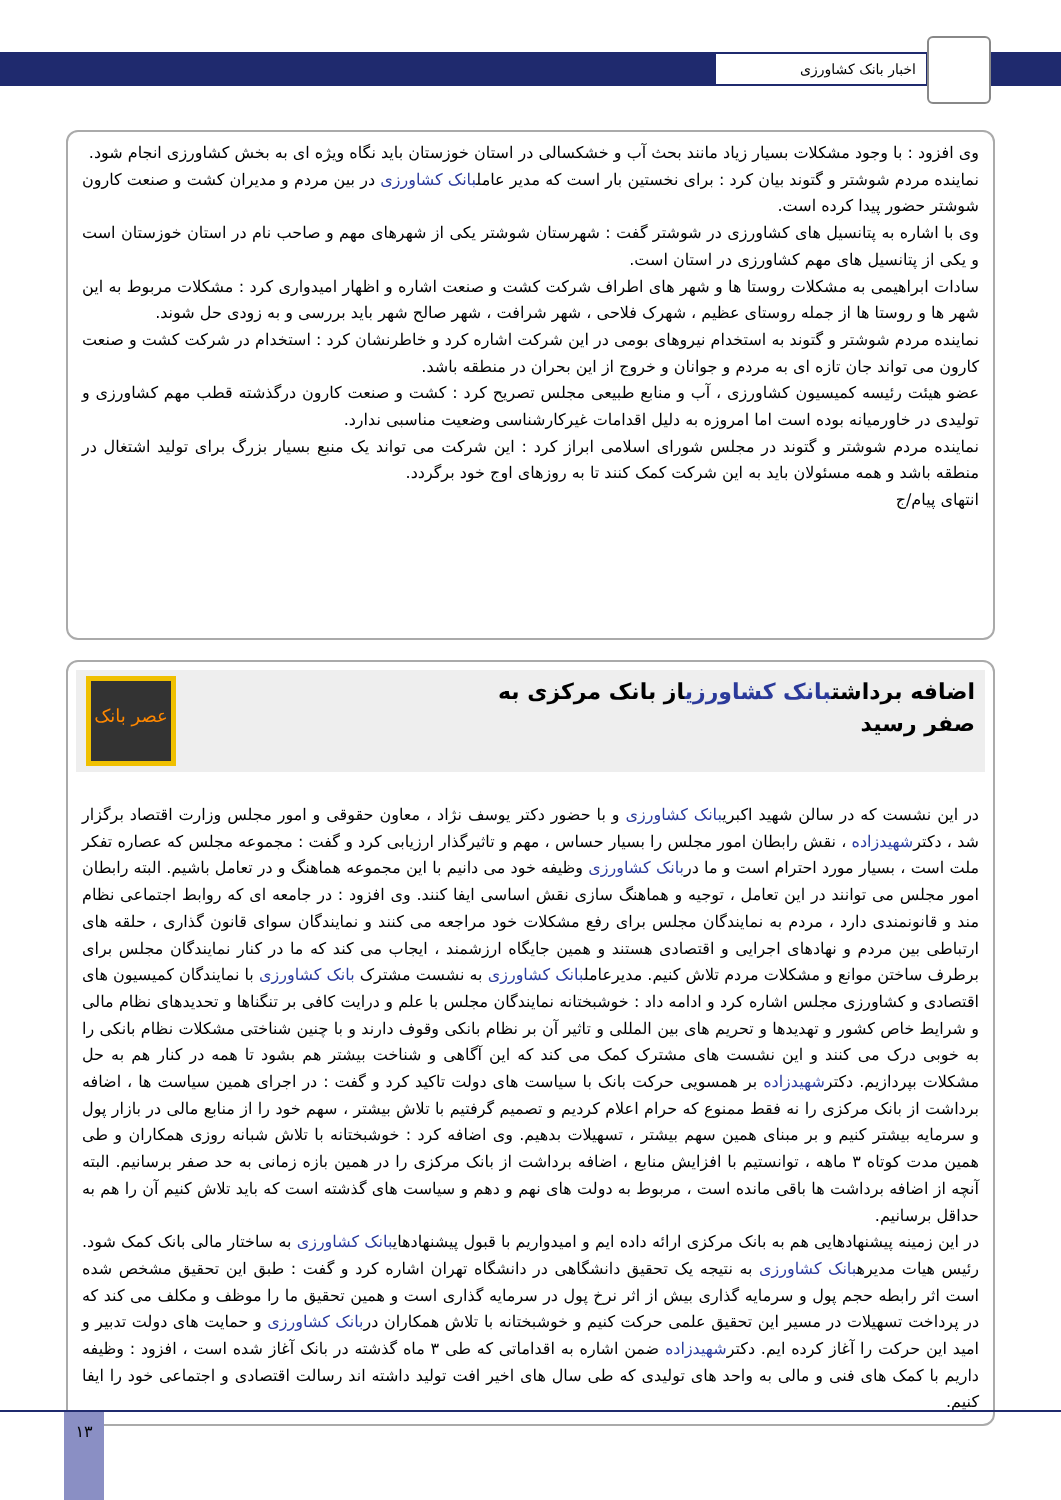اخبار بانک کشاورزی
وی افزود : با وجود مشکلات بسیار زیاد مانند بحث آب و خشکسالی در استان خوزستان باید نگاه ویژه ای به بخش کشاورزی انجام شود.
نماینده مردم شوشتر و گتوند بیان کرد : برای نخستین بار است که مدیر عاملبانک کشاورزی در بین مردم و مدیران کشت و صنعت کارون شوشتر حضور پیدا کرده است.
وی با اشاره به پتانسیل های کشاورزی در شوشتر گفت : شهرستان شوشتر یکی از شهرهای مهم و صاحب نام در استان خوزستان است و یکی از پتانسیل های مهم کشاورزی در استان است.
سادات ابراهیمی به مشکلات روستا ها و شهر های اطراف شرکت کشت و صنعت اشاره و اظهار امیدواری کرد : مشکلات مربوط به این شهر ها و روستا ها از جمله روستای عظیم ، شهرک فلاحی ، شهر شرافت ، شهر صالح شهر باید بررسی و به زودی حل شوند.
نماینده مردم شوشتر و گتوند به استخدام نیروهای بومی در این شرکت اشاره کرد و خاطرنشان کرد : استخدام در شرکت کشت و صنعت کارون می تواند جان تازه ای به مردم و جوانان و خروج از این بحران در منطقه باشد.
عضو هیئت رئیسه کمیسیون کشاورزی ، آب و منابع طبیعی مجلس تصریح کرد : کشت و صنعت کارون درگذشته قطب مهم کشاورزی و تولیدی در خاورمیانه بوده است اما امروزه به دلیل اقدامات غیرکارشناسی وضعیت مناسبی ندارد.
نماینده مردم شوشتر و گتوند در مجلس شورای اسلامی ابراز کرد : این شرکت می تواند یک منبع بسیار بزرگ برای تولید اشتغال در منطقه باشد و همه مسئولان باید به این شرکت کمک کنند تا به روزهای اوج خود برگردد.
انتهای پیام/ج
اضافه برداشتبانک کشاورزیاز بانک مرکزی به
صفر رسید
عصر بانک
در این نشست که در سالن شهید اکبریبانک کشاورزی و با حضور دکتر یوسف نژاد ، معاون حقوقی و امور مجلس وزارت اقتصاد برگزار شد ، دکترشهیدزاده ، نقش رابطان امور مجلس را بسیار حساس ، مهم و تاثیرگذار ارزیابی کرد و گفت : مجموعه مجلس که عصاره تفکر ملت است ، بسیار مورد احترام است و ما دربانک کشاورزی وظیفه خود می دانیم با این مجموعه هماهنگ و در تعامل باشیم. البته رابطان امور مجلس می توانند در این تعامل ، توجیه و هماهنگ سازی نقش اساسی ایفا کنند. وی افزود : در جامعه ای که روابط اجتماعی نظام مند و قانونمندی دارد ، مردم به نمایندگان مجلس برای رفع مشکلات خود مراجعه می کنند و نمایندگان سوای قانون گذاری ، حلقه های ارتباطی بین مردم و نهادهای اجرایی و اقتصادی هستند و همین جایگاه ارزشمند ، ایجاب می کند که ما در کنار نمایندگان مجلس برای برطرف ساختن موانع و مشکلات مردم تلاش کنیم. مدیرعاملبانک کشاورزی به نشست مشترک بانک کشاورزی با نمایندگان کمیسیون های اقتصادی و کشاورزی مجلس اشاره کرد و ادامه داد : خوشبختانه نمایندگان مجلس با علم و درایت کافی بر تنگناها و تحدیدهای نظام مالی و شرایط خاص کشور و تهدیدها و تحریم های بین المللی و تاثیر آن بر نظام بانکی وقوف دارند و با چنین شناختی مشکلات نظام بانکی را به خوبی درک می کنند و این نشست های مشترک کمک می کند که این آگاهی و شناخت بیشتر هم بشود تا همه در کنار هم به حل مشکلات بپردازیم. دکترشهیدزاده بر همسویی حرکت بانک با سیاست های دولت تاکید کرد و گفت : در اجرای همین سیاست ها ، اضافه برداشت از بانک مرکزی را نه فقط ممنوع که حرام اعلام کردیم و تصمیم گرفتیم با تلاش بیشتر ، سهم خود را از منابع مالی در بازار پول و سرمایه بیشتر کنیم و بر مبنای همین سهم بیشتر ، تسهیلات بدهیم. وی اضافه کرد : خوشبختانه با تلاش شبانه روزی همکاران و طی همین مدت کوتاه ۳ ماهه ، توانستیم با افزایش منابع ، اضافه برداشت از بانک مرکزی را در همین بازه زمانی به حد صفر برسانیم. البته آنچه از اضافه برداشت ها باقی مانده است ، مربوط به دولت های نهم و دهم و سیاست های گذشته است که باید تلاش کنیم آن را هم به حداقل برسانیم.
در این زمینه پیشنهادهایی هم به بانک مرکزی ارائه داده ایم و امیدواریم با قبول پیشنهادهایبانک کشاورزی به ساختار مالی بانک کمک شود. رئیس هیات مدیرهبانک کشاورزی به نتیجه یک تحقیق دانشگاهی در دانشگاه تهران اشاره کرد و گفت : طبق این تحقیق مشخص شده است اثر رابطه حجم پول و سرمایه گذاری بیش از اثر نرخ پول در سرمایه گذاری است و همین تحقیق ما را موظف و مکلف می کند که در پرداخت تسهیلات در مسیر این تحقیق علمی حرکت کنیم و خوشبختانه با تلاش همکاران دربانک کشاورزی و حمایت های دولت تدبیر و امید این حرکت را آغاز کرده ایم. دکترشهیدزاده ضمن اشاره به اقداماتی که طی ۳ ماه گذشته در بانک آغاز شده است ، افزود : وظیفه داریم با کمک های فنی و مالی به واحد های تولیدی که طی سال های اخیر افت تولید داشته اند رسالت اقتصادی و اجتماعی خود را ایفا کنیم.
۱۳